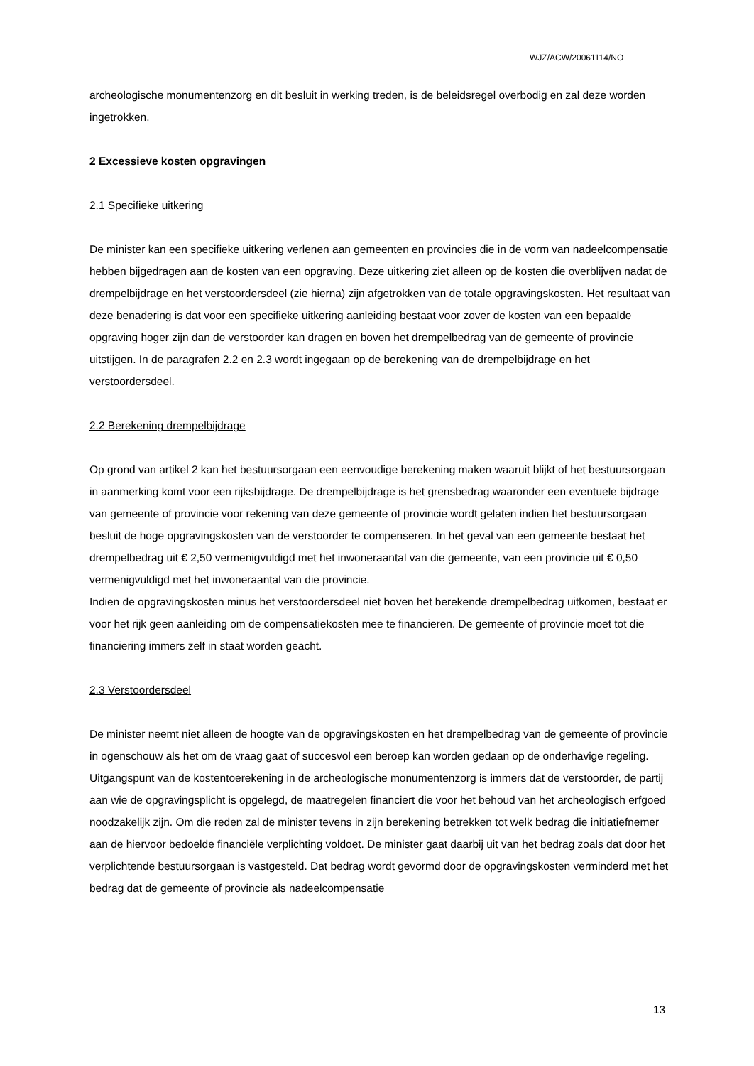WJZ/ACW/20061114/NO
archeologische monumentenzorg en dit besluit in werking treden, is de beleidsregel overbodig en zal deze worden ingetrokken.
2 Excessieve kosten opgravingen
2.1 Specifieke uitkering
De minister kan een specifieke uitkering verlenen aan gemeenten en provincies die in de vorm van nadeelcompensatie hebben bijgedragen aan de kosten van een opgraving. Deze uitkering ziet alleen op de kosten die overblijven nadat de drempelbijdrage en het verstoordersdeel (zie hierna) zijn afgetrokken van de totale opgravingskosten. Het resultaat van deze benadering is dat voor een specifieke uitkering aanleiding bestaat voor zover de kosten van een bepaalde opgraving hoger zijn dan de verstoorder kan dragen en boven het drempelbedrag van de gemeente of provincie uitstijgen. In de paragrafen 2.2 en 2.3 wordt ingegaan op de berekening van de drempelbijdrage en het verstoordersdeel.
2.2 Berekening drempelbijdrage
Op grond van artikel 2 kan het bestuursorgaan een eenvoudige berekening maken waaruit blijkt of het bestuursorgaan in aanmerking komt voor een rijksbijdrage. De drempelbijdrage is het grensbedrag waaronder een eventuele bijdrage van gemeente of provincie voor rekening van deze gemeente of provincie wordt gelaten indien het bestuursorgaan besluit de hoge opgravingskosten van de verstoorder te compenseren. In het geval van een gemeente bestaat het drempelbedrag uit € 2,50 vermenigvuldigd met het inwoneraantal van die gemeente, van een provincie uit € 0,50 vermenigvuldigd met het inwoneraantal van die provincie.
Indien de opgravingskosten minus het verstoordersdeel niet boven het berekende drempelbedrag uitkomen, bestaat er voor het rijk geen aanleiding om de compensatiekosten mee te financieren. De gemeente of provincie moet tot die financiering immers zelf in staat worden geacht.
2.3 Verstoordersdeel
De minister neemt niet alleen de hoogte van de opgravingskosten en het drempelbedrag van de gemeente of provincie in ogenschouw als het om de vraag gaat of succesvol een beroep kan worden gedaan op de onderhavige regeling. Uitgangspunt van de kostentoerekening in de archeologische monumentenzorg is immers dat de verstoorder, de partij aan wie de opgravingsplicht is opgelegd, de maatregelen financiert die voor het behoud van het archeologisch erfgoed noodzakelijk zijn. Om die reden zal de minister tevens in zijn berekening betrekken tot welk bedrag die initiatiefnemer aan de hiervoor bedoelde financiële verplichting voldoet. De minister gaat daarbij uit van het bedrag zoals dat door het verplichtende bestuursorgaan is vastgesteld. Dat bedrag wordt gevormd door de opgravingskosten verminderd met het bedrag dat de gemeente of provincie als nadeelcompensatie
13